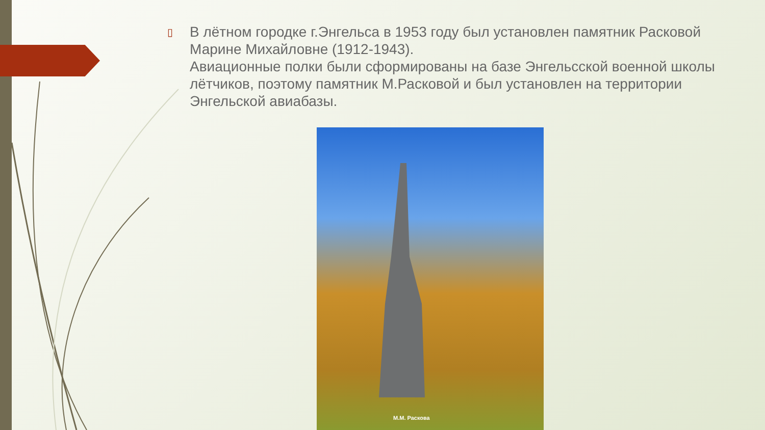▯
В лётном городке г.Энгельса в 1953 году был установлен памятник Расковой Марине Михайловне (1912-1943).
Авиационные полки были сформированы на базе Энгельсской военной школы лётчиков, поэтому памятник М.Расковой и был установлен на территории Энгельской авиабазы.
М.М. Раскова